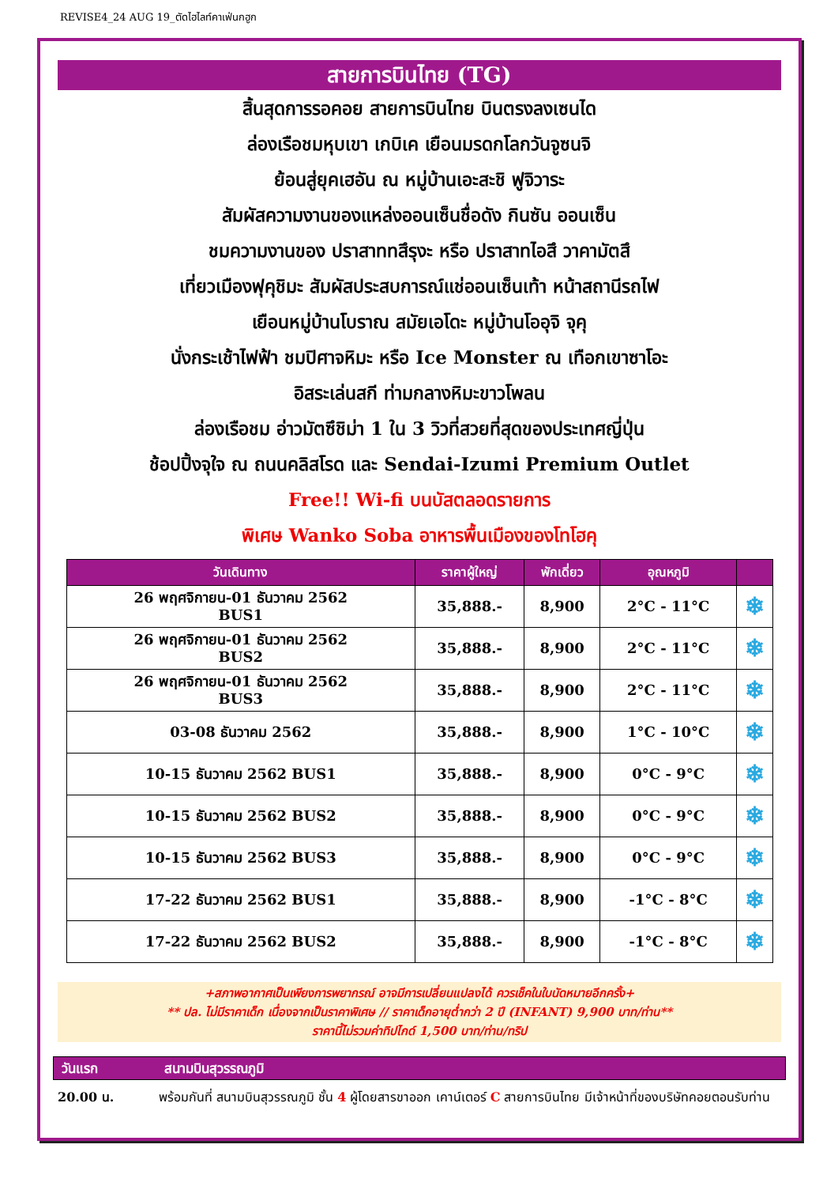REVISE4_24 AUG 19_ตัดไฮไลท์คาเฟ่นกฮูก
สายการบินไทย (TG)
สิ้นสุดการรอคอย สายการบินไทย บินตรงลงเซนได
ล่องเรือชมหุบเขา เกบิเค เยือนมรดกโลกวันจูซนจิ
ย้อนสู่ยุคเฮอัน ณ หมู่บ้านเอะสะชิ ฟูจิวาระ
สัมผัสความงานของแหล่งออนเซ็นชื่อดัง กินซัน ออนเซ็น
ชมความงานของ ปราสาททสึรุงะ หรือ ปราสาทไอสึ วาคามัตสึ
เที่ยวเมืองฟุคุชิมะ สัมผัสประสบการณ์แช่ออนเซ็นเท้า หน้าสถานีรถไฟ
เยือนหมู่บ้านโบราณ สมัยเอโดะ หมู่บ้านโออุจิ จุคุ
นั่งกระเช้าไฟฟ้า ชมปิศาจหิมะ หรือ Ice Monster ณ เทือกเขาซาโอะ
อิสระเล่นสกี ท่ามกลางหิมะขาวโพลน
ล่องเรือชม อ่าวมัตซึชิม่า 1 ใน 3 วิวที่สวยที่สุดของประเทศญี่ปุ่น
ช้อปปิ้งจุใจ ณ ถนนคลิสโรด และ Sendai-Izumi Premium Outlet
Free!! Wi-fi บนบัสตลอดรายการ
พิเศษ Wanko Soba อาหารพื้นเมืองของโทโฮคุ
| วันเดินทาง | ราคาผู้ใหญ่ | พักเดี่ยว | อุณหภูมิ | |
| --- | --- | --- | --- | --- |
| 26 พฤศจิกายน-01 ธันวาคม 2562 BUS1 | 35,888.- | 8,900 | 2°C - 11°C | ❄ |
| 26 พฤศจิกายน-01 ธันวาคม 2562 BUS2 | 35,888.- | 8,900 | 2°C - 11°C | ❄ |
| 26 พฤศจิกายน-01 ธันวาคม 2562 BUS3 | 35,888.- | 8,900 | 2°C - 11°C | ❄ |
| 03-08 ธันวาคม 2562 | 35,888.- | 8,900 | 1°C - 10°C | ❄ |
| 10-15 ธันวาคม 2562 BUS1 | 35,888.- | 8,900 | 0°C - 9°C | ❄ |
| 10-15 ธันวาคม 2562 BUS2 | 35,888.- | 8,900 | 0°C - 9°C | ❄ |
| 10-15 ธันวาคม 2562 BUS3 | 35,888.- | 8,900 | 0°C - 9°C | ❄ |
| 17-22 ธันวาคม 2562 BUS1 | 35,888.- | 8,900 | -1°C - 8°C | ❄ |
| 17-22 ธันวาคม 2562 BUS2 | 35,888.- | 8,900 | -1°C - 8°C | ❄ |
+สภาพอากาศเป็นเพียงการพยากรณ์ อาจมีการเปลี่ยนแปลงได้ ควรเช็คในใบนัดหมายอีกครั้ง+
** ปล. ไม่มีราคาเด็ก เนื่องจากเป็นราคาพิเศษ // ราคาเด็กอายุต่ำกว่า 2 ปี (INFANT) 9,900 บาท/ท่าน**
ราคานี้ไม่รวมค่าทิปไกด์ 1,500 บาท/ท่าน/ทริป
วันแรก สนามบินสุวรรณภูมิ
20.00 น. พร้อมกันที่ สนามบินสุวรรณภูมิ ชั้น 4 ผู้โดยสารขาออก เคาน์เตอร์ C สายการบินไทย มีเจ้าหน้าที่ของบริษัทคอยตอนรับท่าน